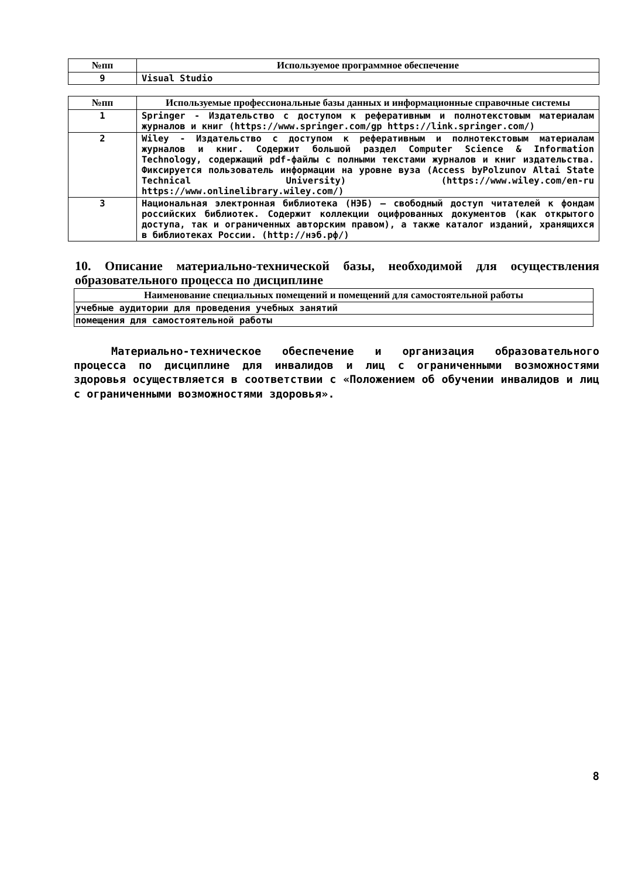| №пп | Используемое программное обеспечение |
| --- | --- |
| 9 | Visual Studio |
| №пп | Используемые профессиональные базы данных и информационные справочные системы |
| --- | --- |
| 1 | Springer - Издательство с доступом к реферативным и полнотекстовым материалам журналов и книг (https://www.springer.com/gp https://link.springer.com/) |
| 2 | Wiley - Издательство с доступом к реферативным и полнотекстовым материалам журналов и книг. Содержит большой раздел Computer Science & Information Technology, содержащий pdf-файлы с полными текстами журналов и книг издательства. Фиксируется пользователь информации на уровне вуза (Access byPolzunov Altai State Technical University) (https://www.wiley.com/en-ru https://www.onlinelibrary.wiley.com/) |
| 3 | Национальная электронная библиотека (НЭБ) — свободный доступ читателей к фондам российских библиотек. Содержит коллекции оцифрованных документов (как открытого доступа, так и ограниченных авторским правом), а также каталог изданий, хранящихся в библиотеках России. (http://нэб.рф/) |
10. Описание материально-технической базы, необходимой для осуществления образовательного процесса по дисциплине
| Наименование специальных помещений и помещений для самостоятельной работы |
| --- |
| учебные аудитории для проведения учебных занятий |
| помещения для самостоятельной работы |
Материально-техническое обеспечение и организация образовательного процесса по дисциплине для инвалидов и лиц с ограниченными возможностями здоровья осуществляется в соответствии с «Положением об обучении инвалидов и лиц с ограниченными возможностями здоровья».
8